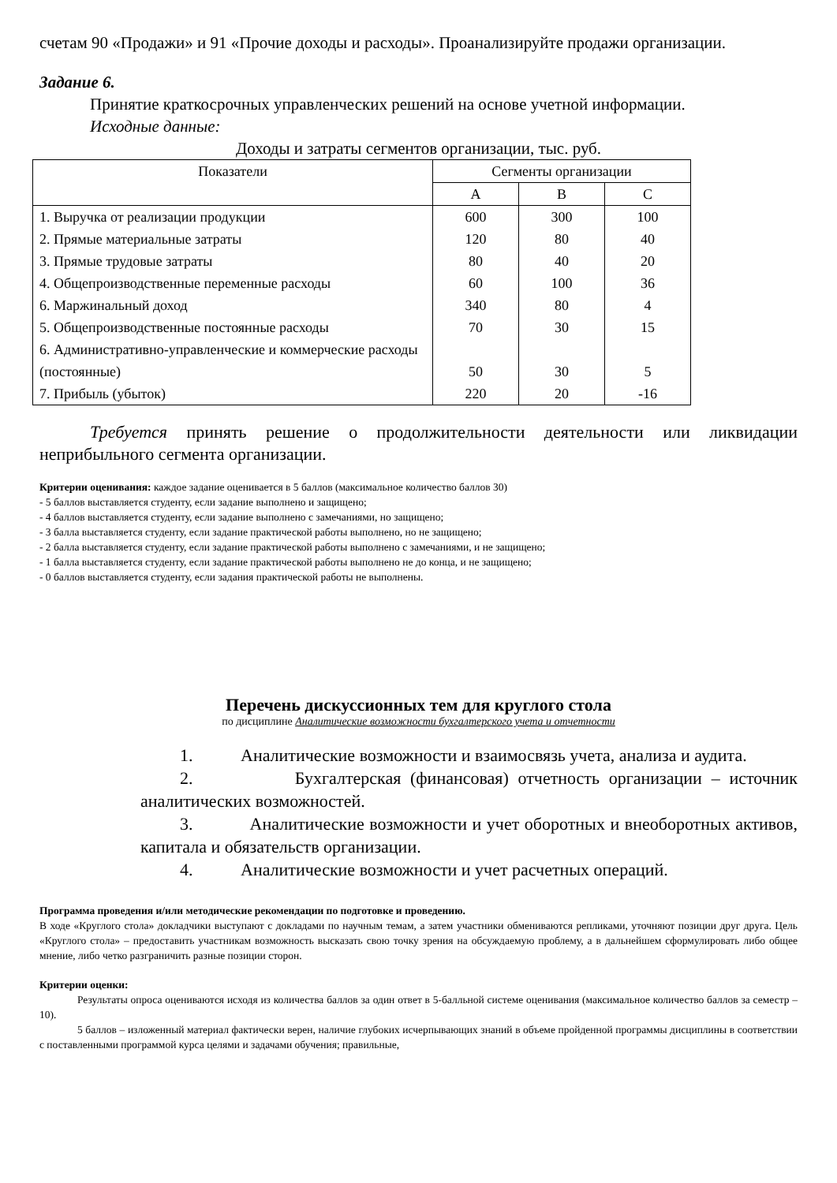счетам 90 «Продажи» и 91 «Прочие доходы и расходы». Проанализируйте продажи организации.
Задание 6.
Принятие краткосрочных управленческих решений на основе учетной информации.
Исходные данные:
Доходы и затраты сегментов организации, тыс. руб.
| Показатели | Сегменты организации | | |
| --- | --- | --- | --- |
| | A | B | C |
| 1. Выручка от реализации продукции | 600 | 300 | 100 |
| 2. Прямые материальные затраты | 120 | 80 | 40 |
| 3. Прямые трудовые затраты | 80 | 40 | 20 |
| 4. Общепроизводственные переменные расходы | 60 | 100 | 36 |
| 6. Маржинальный доход | 340 | 80 | 4 |
| 5. Общепроизводственные постоянные расходы | 70 | 30 | 15 |
| 6. Административно-управленческие и коммерческие расходы (постоянные) | 50 | 30 | 5 |
| 7. Прибыль (убыток) | 220 | 20 | -16 |
Требуется принять решение о продолжительности деятельности или ликвидации неприбыльного сегмента организации.
Критерии оценивания: каждое задание оценивается в 5 баллов (максимальное количество баллов 30)
- 5 баллов выставляется студенту, если задание выполнено и защищено;
- 4 баллов выставляется студенту, если задание выполнено с замечаниями, но защищено;
- 3 балла выставляется студенту, если задание практической работы выполнено, но не защищено;
- 2 балла выставляется студенту, если задание практической работы выполнено с замечаниями, и не защищено;
- 1 балла выставляется студенту, если задание практической работы выполнено не до конца, и не защищено;
- 0 баллов выставляется студенту, если задания практической работы не выполнены.
Перечень дискуссионных тем для круглого стола
по дисциплине Аналитические возможности бухгалтерского учета и отчетности
1. Аналитические возможности и взаимосвязь учета, анализа и аудита.
2. Бухгалтерская (финансовая) отчетность организации – источник аналитических возможностей.
3. Аналитические возможности и учет оборотных и внеоборотных активов, капитала и обязательств организации.
4. Аналитические возможности и учет расчетных операций.
Программа проведения и/или методические рекомендации по подготовке и проведению.
В ходе «Круглого стола» докладчики выступают с докладами по научным темам, а затем участники обмениваются репликами, уточняют позиции друг друга. Цель «Круглого стола» – предоставить участникам возможность высказать свою точку зрения на обсуждаемую проблему, а в дальнейшем сформулировать либо общее мнение, либо четко разграничить разные позиции сторон.
Критерии оценки:
Результаты опроса оцениваются исходя из количества баллов за один ответ в 5-балльной системе оценивания (максимальное количество баллов за семестр – 10).
5 баллов – изложенный материал фактически верен, наличие глубоких исчерпывающих знаний в объеме пройденной программы дисциплины в соответствии с поставленными программой курса целями и задачами обучения; правильные,